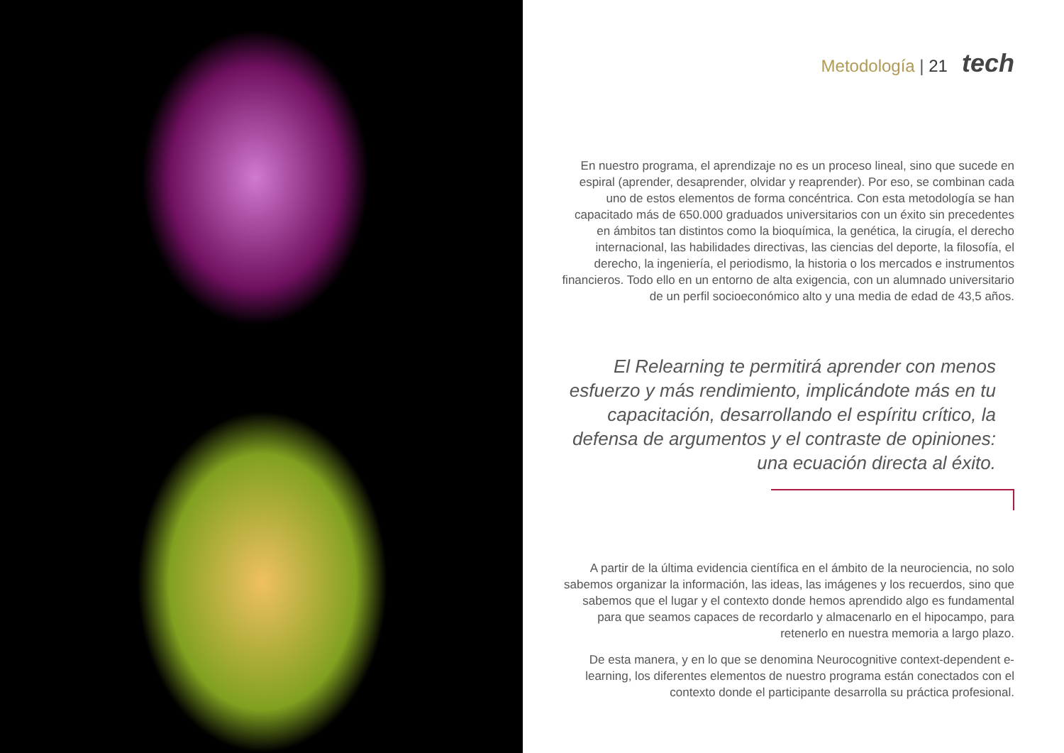Metodología | 21 tech
En nuestro programa, el aprendizaje no es un proceso lineal, sino que sucede en espiral (aprender, desaprender, olvidar y reaprender). Por eso, se combinan cada uno de estos elementos de forma concéntrica. Con esta metodología se han capacitado más de 650.000 graduados universitarios con un éxito sin precedentes en ámbitos tan distintos como la bioquímica, la genética, la cirugía, el derecho internacional, las habilidades directivas, las ciencias del deporte, la filosofía, el derecho, la ingeniería, el periodismo, la historia o los mercados e instrumentos financieros. Todo ello en un entorno de alta exigencia, con un alumnado universitario de un perfil socioeconómico alto y una media de edad de 43,5 años.
El Relearning te permitirá aprender con menos esfuerzo y más rendimiento, implicándote más en tu capacitación, desarrollando el espíritu crítico, la defensa de argumentos y el contraste de opiniones: una ecuación directa al éxito.
A partir de la última evidencia científica en el ámbito de la neurociencia, no solo sabemos organizar la información, las ideas, las imágenes y los recuerdos, sino que sabemos que el lugar y el contexto donde hemos aprendido algo es fundamental para que seamos capaces de recordarlo y almacenarlo en el hipocampo, para retenerlo en nuestra memoria a largo plazo.
De esta manera, y en lo que se denomina Neurocognitive context-dependent e-learning, los diferentes elementos de nuestro programa están conectados con el contexto donde el participante desarrolla su práctica profesional.